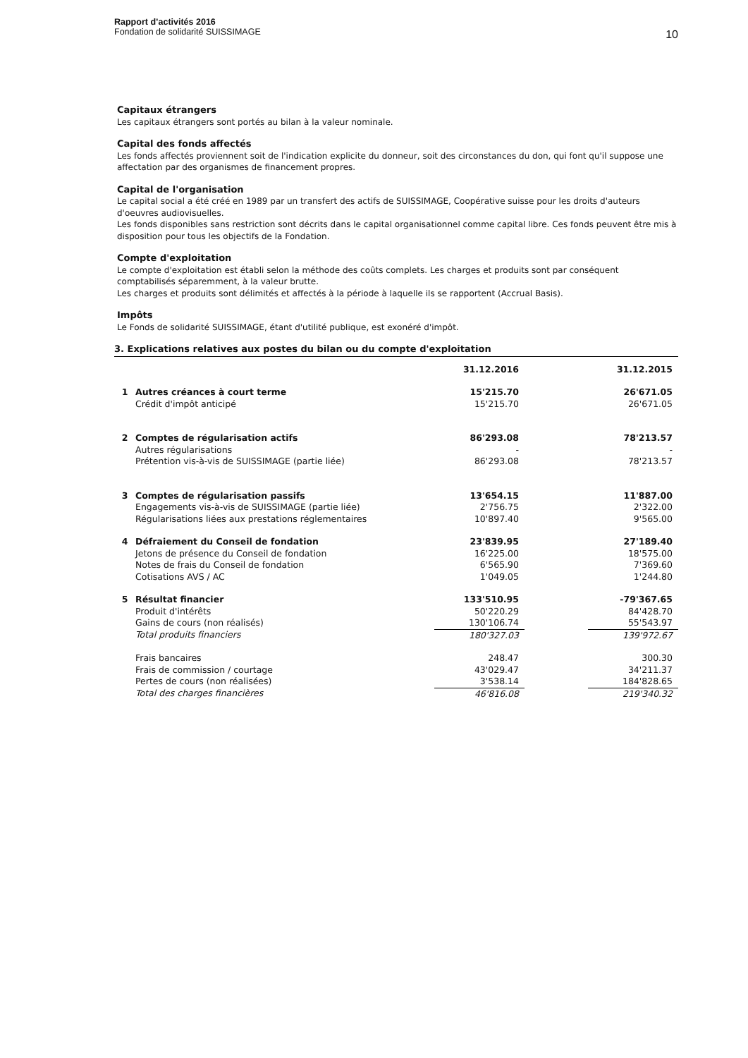Rapport d’activités 2016
Fondation de solidarité SUISSIMAGE
10
Capitaux étrangers
Les capitaux étrangers sont portés au bilan à la valeur nominale.
Capital des fonds affectés
Les fonds affectés proviennent soit de l'indication explicite du donneur, soit des circonstances du don, qui font qu'il suppose une affectation par des organismes de financement propres.
Capital de l'organisation
Le capital social a été créé en 1989 par un transfert des actifs de SUISSIMAGE, Coopérative suisse pour les droits d'auteurs d'oeuvres audiovisuelles.
Les fonds disponibles sans restriction sont décrits dans le capital organisationnel comme capital libre. Ces fonds peuvent être mis à disposition pour tous les objectifs de la Fondation.
Compte d'exploitation
Le compte d'exploitation est établi selon la méthode des coûts complets. Les charges et produits sont par conséquent comptabilisés séparemment, à la valeur brutte.
Les charges et produits sont délimités et affectés à la période à laquelle ils se rapportent (Accrual Basis).
Impôts
Le Fonds de solidarité SUISSIMAGE, étant d'utilité publique, est exonéré d'impôt.
3. Explications relatives aux postes du bilan ou du compte d'exploitation
| | | 31.12.2016 | | 31.12.2015 |
| --- | --- | --- | --- | --- |
| 1 | Autres créances à court terme | 15'215.70 | | 26'671.05 |
| | Crédit d'impôt anticipé | 15'215.70 | | 26'671.05 |
| 2 | Comptes de régularisation actifs | 86'293.08 | | 78'213.57 |
| | Autres régularisations | - | | - |
| | Prétention vis-à-vis de SUISSIMAGE (partie liée) | 86'293.08 | | 78'213.57 |
| 3 | Comptes de régularisation passifs | 13'654.15 | | 11'887.00 |
| | Engagements vis-à-vis de SUISSIMAGE (partie liée) | 2'756.75 | | 2'322.00 |
| | Régularisations liées aux prestations réglementaires | 10'897.40 | | 9'565.00 |
| 4 | Défraiement du Conseil de fondation | 23'839.95 | | 27'189.40 |
| | Jetons de présence du Conseil de fondation | 16'225.00 | | 18'575.00 |
| | Notes de frais du Conseil de fondation | 6'565.90 | | 7'369.60 |
| | Cotisations AVS / AC | 1'049.05 | | 1'244.80 |
| 5 | Résultat financier | 133'510.95 | | -79'367.65 |
| | Produit d'intérêts | 50'220.29 | | 84'428.70 |
| | Gains de cours (non réalisés) | 130'106.74 | | 55'543.97 |
| | Total produits financiers | 180'327.03 | | 139'972.67 |
| | Frais bancaires | 248.47 | | 300.30 |
| | Frais de commission / courtage | 43'029.47 | | 34'211.37 |
| | Pertes de cours (non réalisées) | 3'538.14 | | 184'828.65 |
| | Total des charges financières | 46'816.08 | | 219'340.32 |